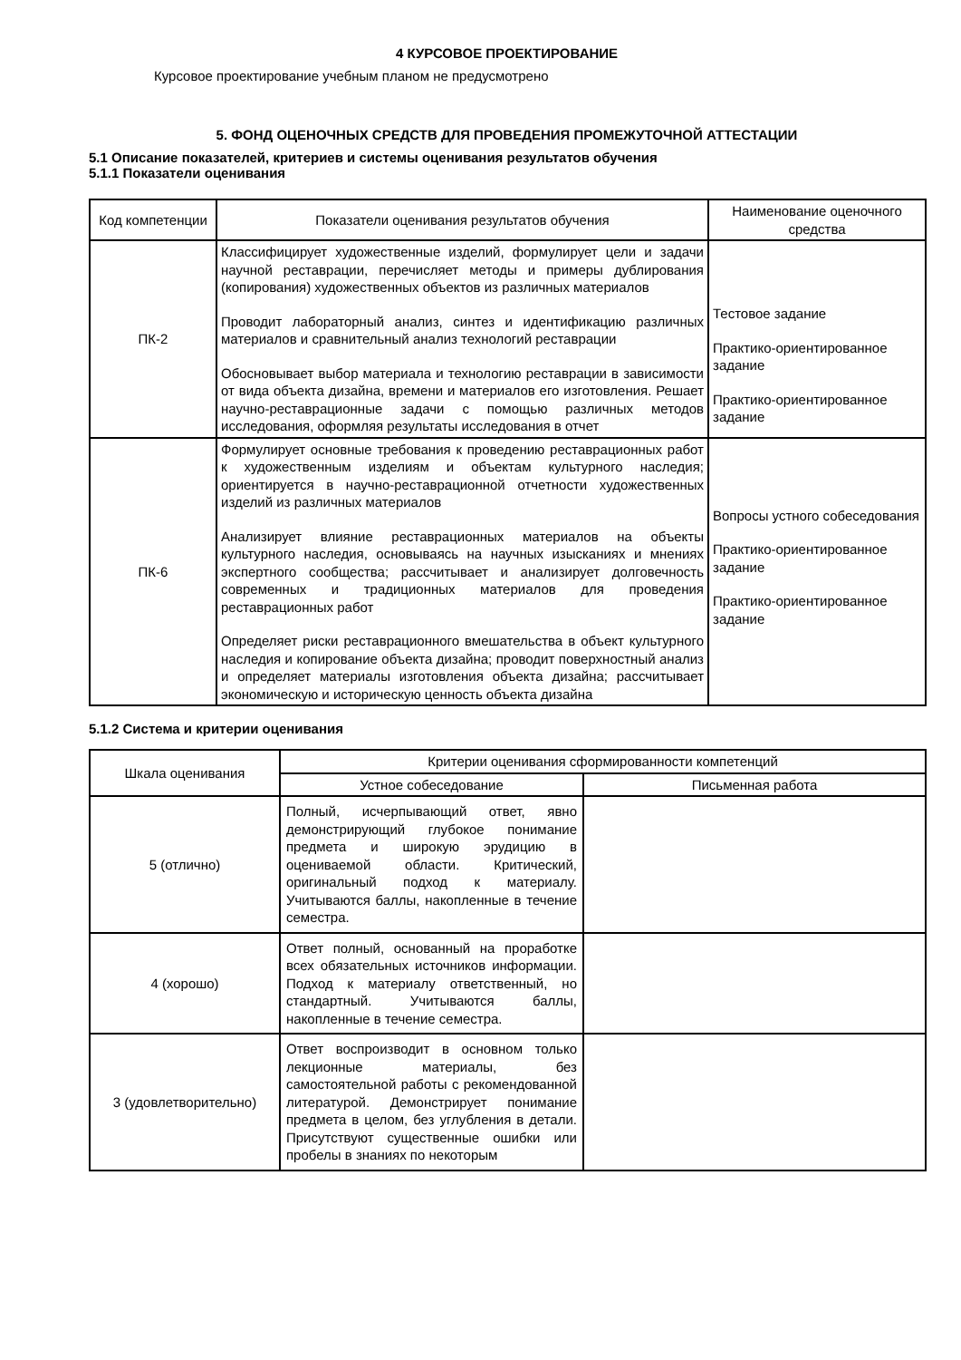4 КУРСОВОЕ ПРОЕКТИРОВАНИЕ
Курсовое проектирование учебным планом не предусмотрено
5. ФОНД ОЦЕНОЧНЫХ СРЕДСТВ ДЛЯ ПРОВЕДЕНИЯ ПРОМЕЖУТОЧНОЙ АТТЕСТАЦИИ
5.1 Описание показателей, критериев и системы оценивания результатов обучения
5.1.1 Показатели оценивания
| Код компетенции | Показатели оценивания результатов обучения | Наименование оценочного средства |
| --- | --- | --- |
| ПК-2 | Классифицирует художественные изделий, формулирует цели и задачи научной реставрации, перечисляет методы и примеры дублирования (копирования) художественных объектов из различных материалов Проводит лабораторный анализ, синтез и идентификацию различных материалов и сравнительный анализ технологий реставрации Обосновывает выбор материала и технологию реставрации в зависимости от вида объекта дизайна, времени и материалов его изготовления. Решает научно-реставрационные задачи с помощью различных методов исследования, оформляя результаты исследования в отчет | Тестовое задание Практико-ориентированное задание Практико-ориентированное задание |
| ПК-6 | Формулирует основные требования к проведению реставрационных работ к художественным изделиям и объектам культурного наследия; ориентируется в научно-реставрационной отчетности художественных изделий из различных материалов Анализирует влияние реставрационных материалов на объекты культурного наследия, основываясь на научных изысканиях и мнениях экспертного сообщества; рассчитывает и анализирует долговечность современных и традиционных материалов для проведения реставрационных работ Определяет риски реставрационного вмешательства в объект культурного наследия и копирование объекта дизайна; проводит поверхностный анализ и определяет материалы изготовления объекта дизайна; рассчитывает экономическую и историческую ценность объекта дизайна | Вопросы устного собеседования Практико-ориентированное задание Практико-ориентированное задание |
5.1.2 Система и критерии оценивания
| Шкала оценивания | Критерии оценивания сформированности компетенций | |
| --- | --- | --- |
| | Устное собеседование | Письменная работа |
| 5 (отлично) | Полный, исчерпывающий ответ, явно демонстрирующий глубокое понимание предмета и широкую эрудицию в оцениваемой области. Критический, оригинальный подход к материалу. Учитываются баллы, накопленные в течение семестра. | |
| 4 (хорошо) | Ответ полный, основанный на проработке всех обязательных источников информации. Подход к материалу ответственный, но стандартный. Учитываются баллы, накопленные в течение семестра. | |
| 3 (удовлетворительно) | Ответ воспроизводит в основном только лекционные материалы, без самостоятельной работы с рекомендованной литературой. Демонстрирует понимание предмета в целом, без углубления в детали. Присутствуют существенные ошибки или пробелы в знаниях по некоторым | |